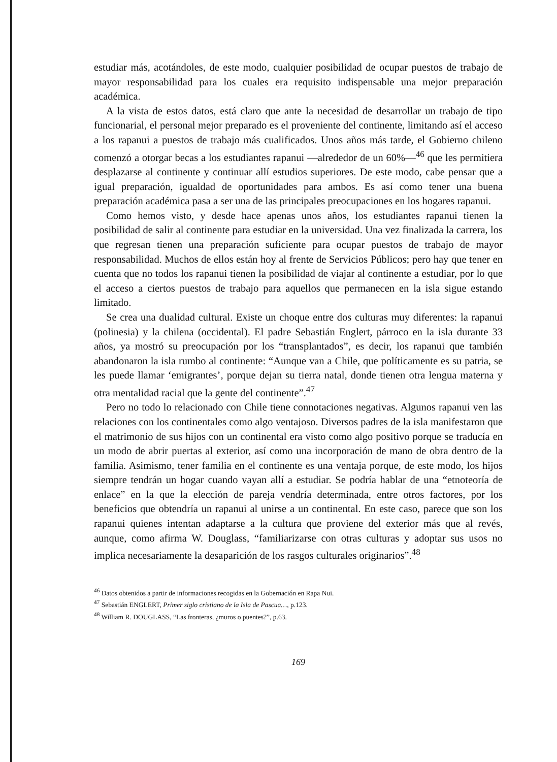estudiar más, acotándoles, de este modo, cualquier posibilidad de ocupar puestos de trabajo de mayor responsabilidad para los cuales era requisito indispensable una mejor preparación académica.
A la vista de estos datos, está claro que ante la necesidad de desarrollar un trabajo de tipo funcionarial, el personal mejor preparado es el proveniente del continente, limitando así el acceso a los rapanui a puestos de trabajo más cualificados. Unos años más tarde, el Gobierno chileno comenzó a otorgar becas a los estudiantes rapanui —alrededor de un 60%—<sup>46</sup> que les permitiera desplazarse al continente y continuar allí estudios superiores. De este modo, cabe pensar que a igual preparación, igualdad de oportunidades para ambos. Es así como tener una buena preparación académica pasa a ser una de las principales preocupaciones en los hogares rapanui.
Como hemos visto, y desde hace apenas unos años, los estudiantes rapanui tienen la posibilidad de salir al continente para estudiar en la universidad. Una vez finalizada la carrera, los que regresan tienen una preparación suficiente para ocupar puestos de trabajo de mayor responsabilidad. Muchos de ellos están hoy al frente de Servicios Públicos; pero hay que tener en cuenta que no todos los rapanui tienen la posibilidad de viajar al continente a estudiar, por lo que el acceso a ciertos puestos de trabajo para aquellos que permanecen en la isla sigue estando limitado.
Se crea una dualidad cultural. Existe un choque entre dos culturas muy diferentes: la rapanui (polinesia) y la chilena (occidental). El padre Sebastián Englert, párroco en la isla durante 33 años, ya mostró su preocupación por los “transplantados”, es decir, los rapanui que también abandonaron la isla rumbo al continente: “Aunque van a Chile, que políticamente es su patria, se les puede llamar ‘emigrantes’, porque dejan su tierra natal, donde tienen otra lengua materna y otra mentalidad racial que la gente del continente”.<sup>47</sup>
Pero no todo lo relacionado con Chile tiene connotaciones negativas. Algunos rapanui ven las relaciones con los continentales como algo ventajoso. Diversos padres de la isla manifestaron que el matrimonio de sus hijos con un continental era visto como algo positivo porque se traducía en un modo de abrir puertas al exterior, así como una incorporación de mano de obra dentro de la familia. Asimismo, tener familia en el continente es una ventaja porque, de este modo, los hijos siempre tendrán un hogar cuando vayan allí a estudiar. Se podría hablar de una “etnoteoría de enlace” en la que la elección de pareja vendría determinada, entre otros factores, por los beneficios que obtendría un rapanui al unirse a un continental. En este caso, parece que son los rapanui quienes intentan adaptarse a la cultura que proviene del exterior más que al revés, aunque, como afirma W. Douglass, “familiarizarse con otras culturas y adoptar sus usos no implica necesariamente la desaparición de los rasgos culturales originarios”.<sup>48</sup>
<sup>46</sup> Datos obtenidos a partir de informaciones recogidas en la Gobernación en Rapa Nui.
<sup>47</sup> Sebastián ENGLERT, Primer siglo cristiano de la Isla de Pascua…, p.123.
<sup>48</sup> William R. DOUGLASS, “Las fronteras, ¿muros o puentes?”, p.63.
169